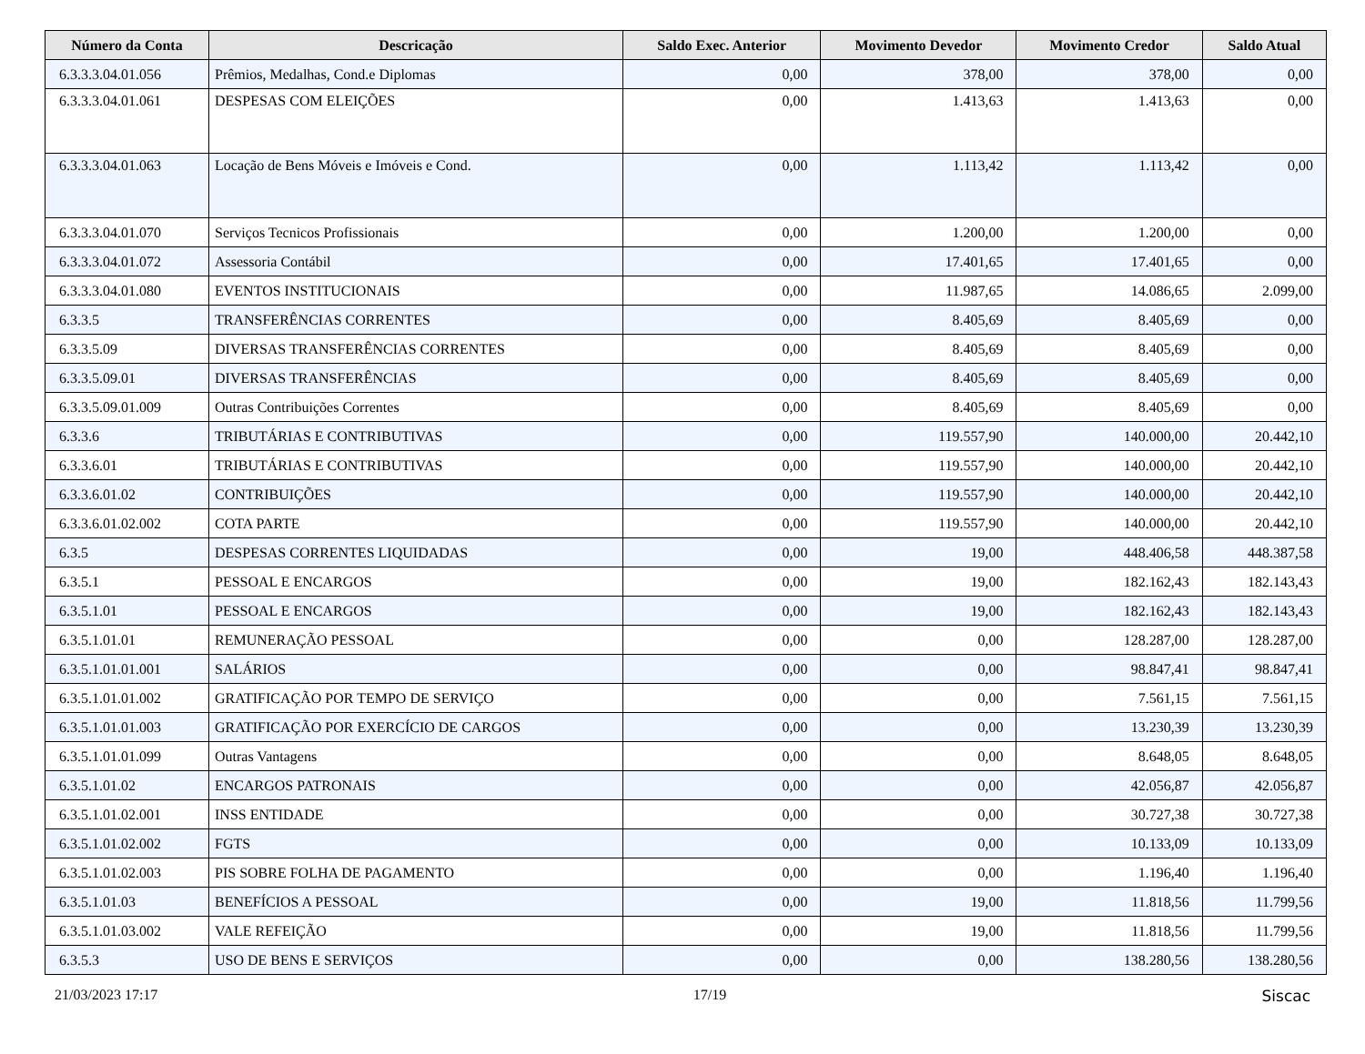| Número da Conta | Descricação | Saldo Exec. Anterior | Movimento Devedor | Movimento Credor | Saldo Atual |
| --- | --- | --- | --- | --- | --- |
| 6.3.3.3.04.01.056 | Prêmios, Medalhas, Cond.e Diplomas | 0,00 | 378,00 | 378,00 | 0,00 |
| 6.3.3.3.04.01.061 | DESPESAS COM ELEIÇÕES | 0,00 | 1.413,63 | 1.413,63 | 0,00 |
| 6.3.3.3.04.01.063 | Locação de Bens Móveis e Imóveis e Cond. | 0,00 | 1.113,42 | 1.113,42 | 0,00 |
| 6.3.3.3.04.01.070 | Serviços Tecnicos Profissionais | 0,00 | 1.200,00 | 1.200,00 | 0,00 |
| 6.3.3.3.04.01.072 | Assessoria Contábil | 0,00 | 17.401,65 | 17.401,65 | 0,00 |
| 6.3.3.3.04.01.080 | EVENTOS INSTITUCIONAIS | 0,00 | 11.987,65 | 14.086,65 | 2.099,00 |
| 6.3.3.5 | TRANSFERÊNCIAS CORRENTES | 0,00 | 8.405,69 | 8.405,69 | 0,00 |
| 6.3.3.5.09 | DIVERSAS TRANSFERÊNCIAS CORRENTES | 0,00 | 8.405,69 | 8.405,69 | 0,00 |
| 6.3.3.5.09.01 | DIVERSAS TRANSFERÊNCIAS | 0,00 | 8.405,69 | 8.405,69 | 0,00 |
| 6.3.3.5.09.01.009 | Outras Contribuições Correntes | 0,00 | 8.405,69 | 8.405,69 | 0,00 |
| 6.3.3.6 | TRIBUTÁRIAS E CONTRIBUTIVAS | 0,00 | 119.557,90 | 140.000,00 | 20.442,10 |
| 6.3.3.6.01 | TRIBUTÁRIAS E CONTRIBUTIVAS | 0,00 | 119.557,90 | 140.000,00 | 20.442,10 |
| 6.3.3.6.01.02 | CONTRIBUIÇÕES | 0,00 | 119.557,90 | 140.000,00 | 20.442,10 |
| 6.3.3.6.01.02.002 | COTA PARTE | 0,00 | 119.557,90 | 140.000,00 | 20.442,10 |
| 6.3.5 | DESPESAS CORRENTES LIQUIDADAS | 0,00 | 19,00 | 448.406,58 | 448.387,58 |
| 6.3.5.1 | PESSOAL E ENCARGOS | 0,00 | 19,00 | 182.162,43 | 182.143,43 |
| 6.3.5.1.01 | PESSOAL E ENCARGOS | 0,00 | 19,00 | 182.162,43 | 182.143,43 |
| 6.3.5.1.01.01 | REMUNERAÇÃO PESSOAL | 0,00 | 0,00 | 128.287,00 | 128.287,00 |
| 6.3.5.1.01.01.001 | SALÁRIOS | 0,00 | 0,00 | 98.847,41 | 98.847,41 |
| 6.3.5.1.01.01.002 | GRATIFICAÇÃO POR TEMPO DE SERVIÇO | 0,00 | 0,00 | 7.561,15 | 7.561,15 |
| 6.3.5.1.01.01.003 | GRATIFICAÇÃO POR EXERCÍCIO DE CARGOS | 0,00 | 0,00 | 13.230,39 | 13.230,39 |
| 6.3.5.1.01.01.099 | Outras Vantagens | 0,00 | 0,00 | 8.648,05 | 8.648,05 |
| 6.3.5.1.01.02 | ENCARGOS PATRONAIS | 0,00 | 0,00 | 42.056,87 | 42.056,87 |
| 6.3.5.1.01.02.001 | INSS ENTIDADE | 0,00 | 0,00 | 30.727,38 | 30.727,38 |
| 6.3.5.1.01.02.002 | FGTS | 0,00 | 0,00 | 10.133,09 | 10.133,09 |
| 6.3.5.1.01.02.003 | PIS SOBRE FOLHA DE PAGAMENTO | 0,00 | 0,00 | 1.196,40 | 1.196,40 |
| 6.3.5.1.01.03 | BENEFÍCIOS A PESSOAL | 0,00 | 19,00 | 11.818,56 | 11.799,56 |
| 6.3.5.1.01.03.002 | VALE REFEIÇÃO | 0,00 | 19,00 | 11.818,56 | 11.799,56 |
| 6.3.5.3 | USO DE BENS E SERVIÇOS | 0,00 | 0,00 | 138.280,56 | 138.280,56 |
21/03/2023 17:17 17/19 Siscac